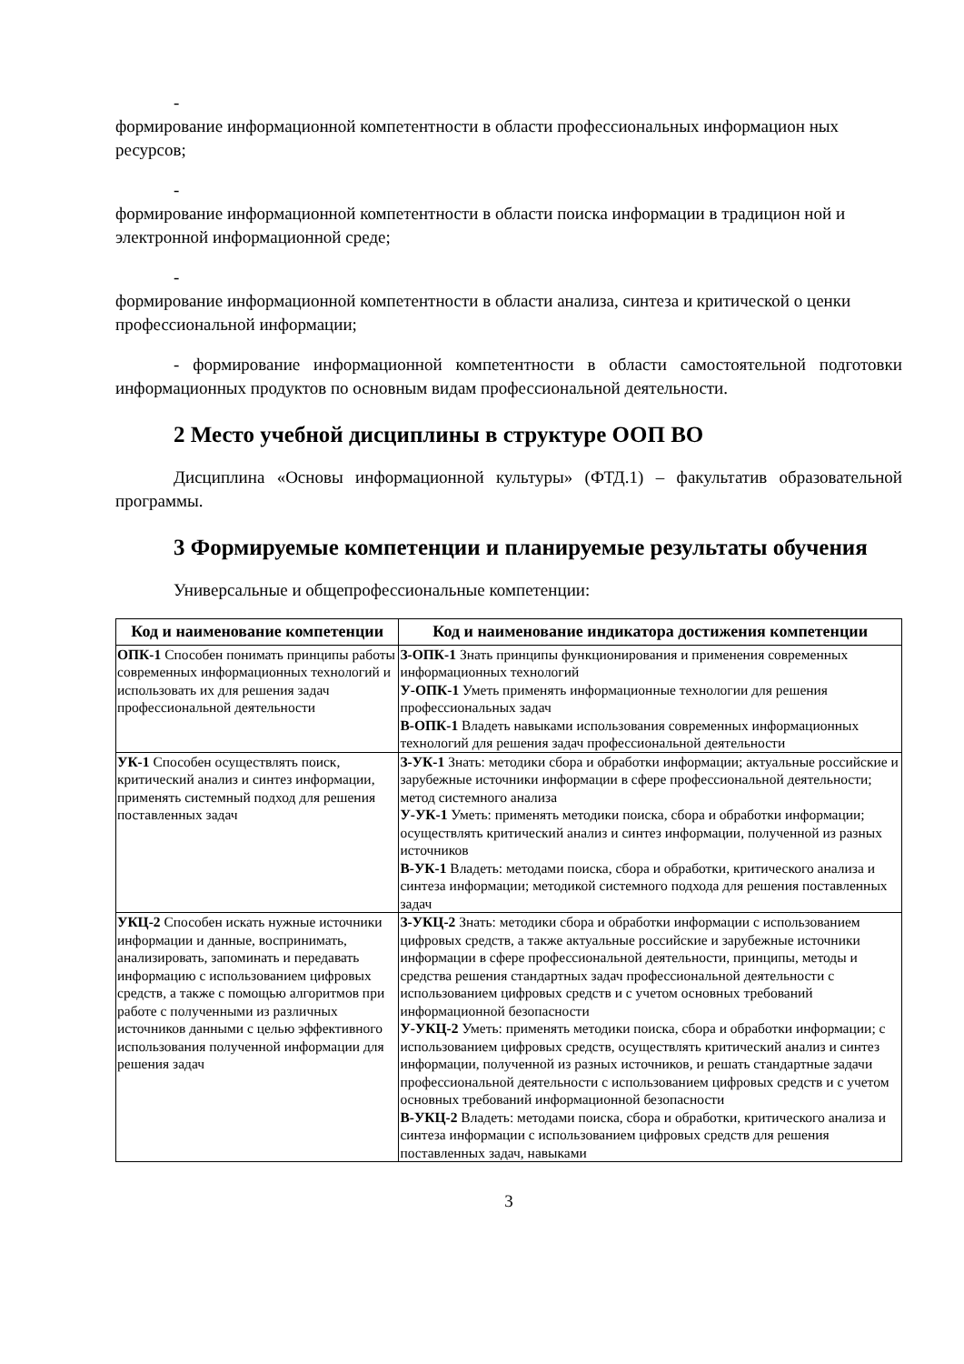-
формирование информационной компетентности в области профессиональных информацион ных ресурсов;
-
формирование информационной компетентности в области поиска информации в традицион ной и электронной информационной среде;
-
формирование информационной компетентности в области анализа, синтеза и критической о ценки профессиональной информации;
- формирование информационной компетентности в области самостоятельной подготовки информационных продуктов по основным видам профессиональной деятельности.
2 Место учебной дисциплины в структуре ООП ВО
Дисциплина «Основы информационной культуры» (ФТД.1) – факультатив образовательной программы.
3 Формируемые компетенции и планируемые результаты обучения
Универсальные и общепрофессиональные компетенции:
| Код и наименование компетенции | Код и наименование индикатора достижения компетенции |
| --- | --- |
| ОПК-1 Способен понимать принципы работы современных информационных технологий и использовать их для решения задач профессиональной деятельности | З-ОПК-1 Знать принципы функционирования и применения современных информационных технологий У-ОПК-1 Уметь применять информационные технологии для решения профессиональных задач В-ОПК-1 Владеть навыками использования современных информационных технологий для решения задач профессиональной деятельности |
| УК-1 Способен осуществлять поиск, критический анализ и синтез информации, применять системный подход для решения поставленных задач | З-УК-1 Знать: методики сбора и обработки информации; актуальные российские и зарубежные источники информации в сфере профессиональной деятельности; метод системного анализа У-УК-1 Уметь: применять методики поиска, сбора и обработки информации; осуществлять критический анализ и синтез информации, полученной из разных источников В-УК-1 Владеть: методами поиска, сбора и обработки, критического анализа и синтеза информации; методикой системного подхода для решения поставленных задач |
| УКЦ-2 Способен искать нужные источники информации и данные, воспринимать, анализировать, запоминать и передавать информацию с использованием цифровых средств, а также с помощью алгоритмов при работе с полученными из различных источников данными с целью эффективного использования полученной информации для решения задач | З-УКЦ-2 Знать: методики сбора и обработки информации с использованием цифровых средств, а также актуальные российские и зарубежные источники информации в сфере профессиональной деятельности, принципы, методы и средства решения стандартных задач профессиональной деятельности с использованием цифровых средств и с учетом основных требований информационной безопасности У-УКЦ-2 Уметь: применять методики поиска, сбора и обработки информации; с использованием цифровых средств, осуществлять критический анализ и синтез информации, полученной из разных источников, и решать стандартные задачи профессиональной деятельности с использованием цифровых средств и с учетом основных требований информационной безопасности В-УКЦ-2 Владеть: методами поиска, сбора и обработки, критического анализа и синтеза информации с использованием цифровых средств для решения поставленных задач, навыками |
3